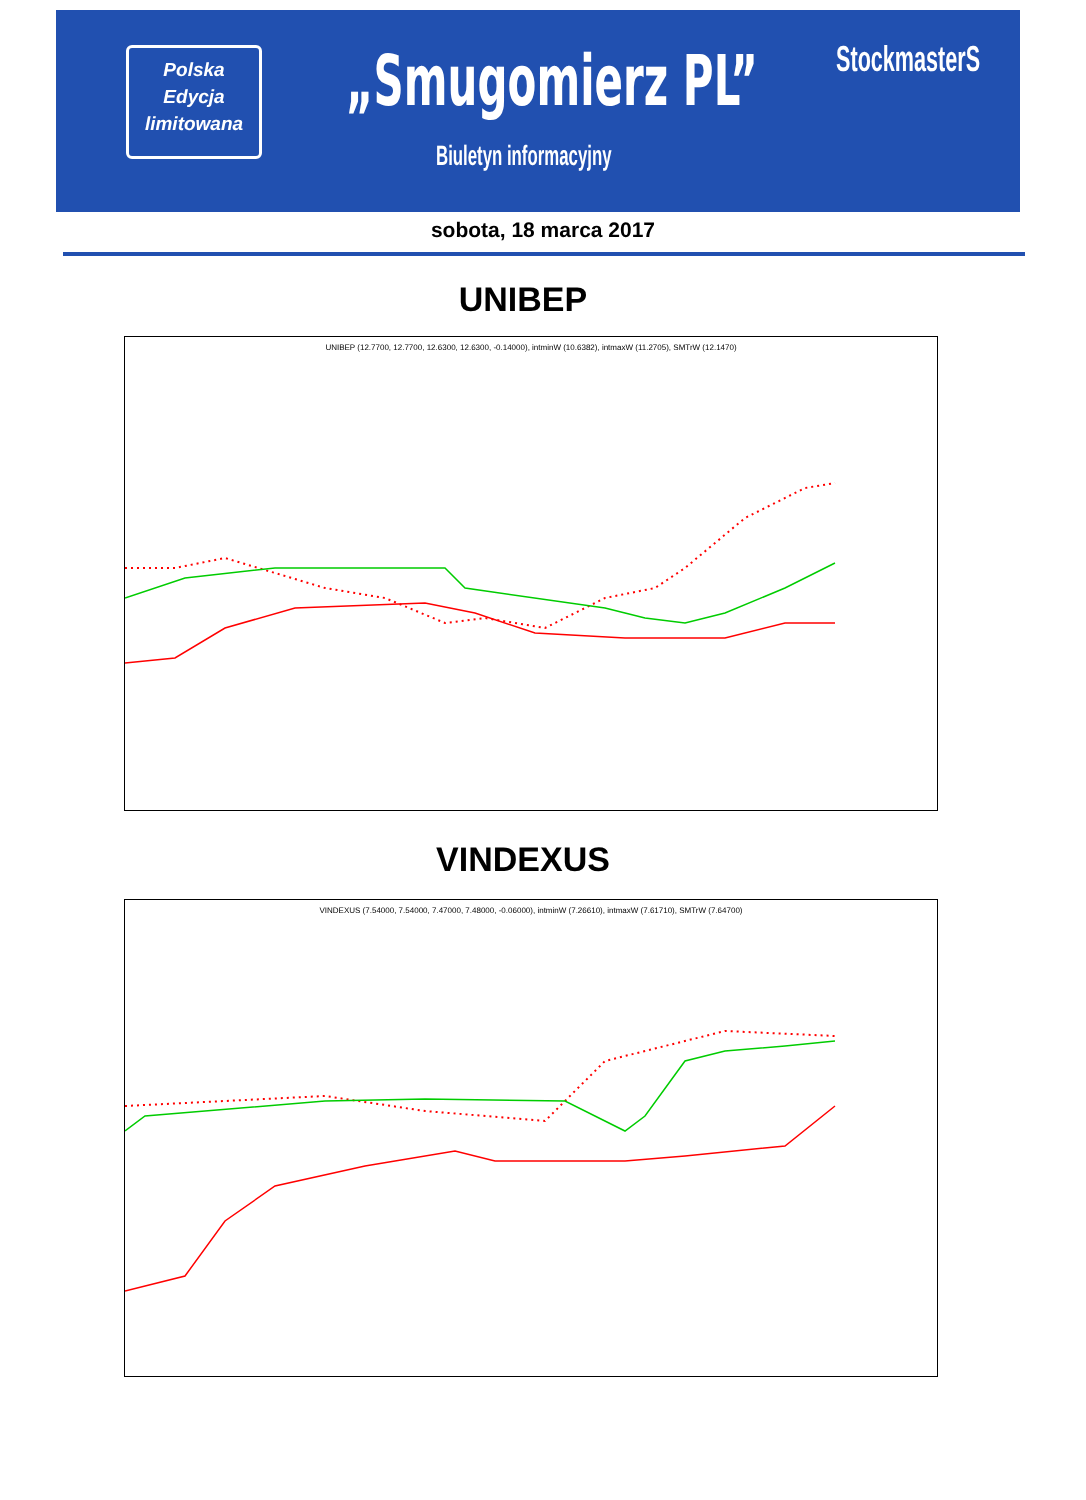Polska
Edycja
limitowana
„Smugomierz PL”
Biuletyn informacyjny
StockmasterS
sobota, 18 marca 2017
UNIBEP
UNIBEP (12.7700, 12.7700, 12.6300, 12.6300, -0.14000), intminW (10.6382), intmaxW (11.2705), SMTrW (12.1470)
VINDEXUS
VINDEXUS (7.54000, 7.54000, 7.47000, 7.48000, -0.06000), intminW (7.26610), intmaxW (7.61710), SMTrW (7.64700)